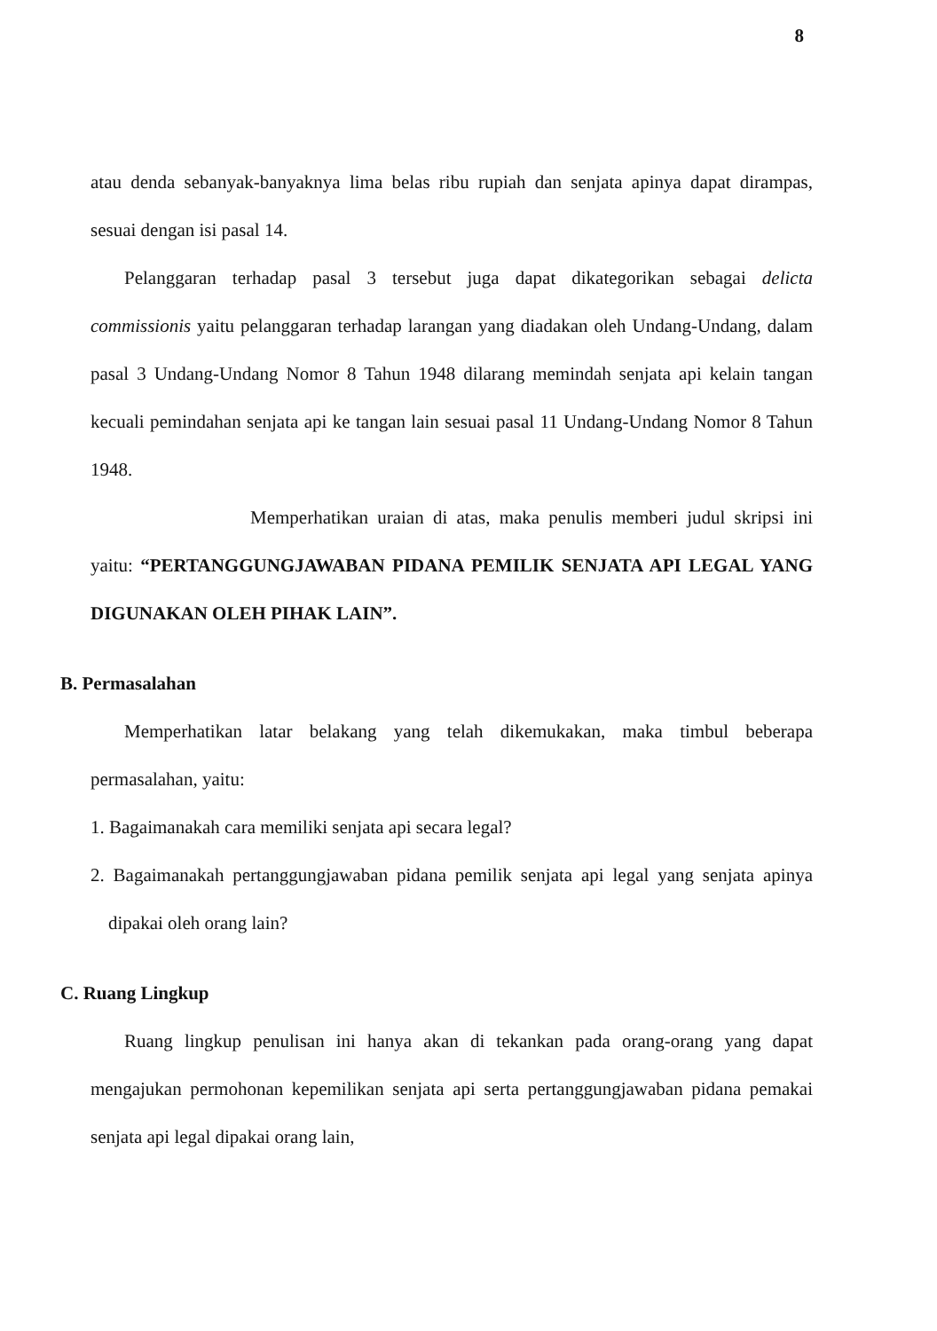8
atau denda sebanyak-banyaknya lima belas ribu rupiah dan senjata apinya dapat dirampas, sesuai dengan isi pasal 14.
Pelanggaran terhadap pasal 3 tersebut juga dapat dikategorikan sebagai delicta commissionis yaitu pelanggaran terhadap larangan yang diadakan oleh Undang-Undang, dalam pasal 3 Undang-Undang Nomor 8 Tahun 1948 dilarang memindah senjata api kelain tangan kecuali pemindahan senjata api ke tangan lain sesuai pasal 11 Undang-Undang Nomor 8 Tahun 1948.
Memperhatikan uraian di atas, maka penulis memberi judul skripsi ini yaitu: “PERTANGGUNGJAWABAN PIDANA PEMILIK SENJATA API LEGAL YANG DIGUNAKAN OLEH PIHAK LAIN”.
B. Permasalahan
Memperhatikan latar belakang yang telah dikemukakan, maka timbul beberapa permasalahan, yaitu:
1. Bagaimanakah cara memiliki senjata api secara legal?
2. Bagaimanakah pertanggungjawaban pidana pemilik senjata api legal yang senjata apinya dipakai oleh orang lain?
C. Ruang Lingkup
Ruang lingkup penulisan ini hanya akan di tekankan pada orang-orang yang dapat mengajukan permohonan kepemilikan senjata api serta pertanggungjawaban pidana pemakai senjata api legal dipakai orang lain,